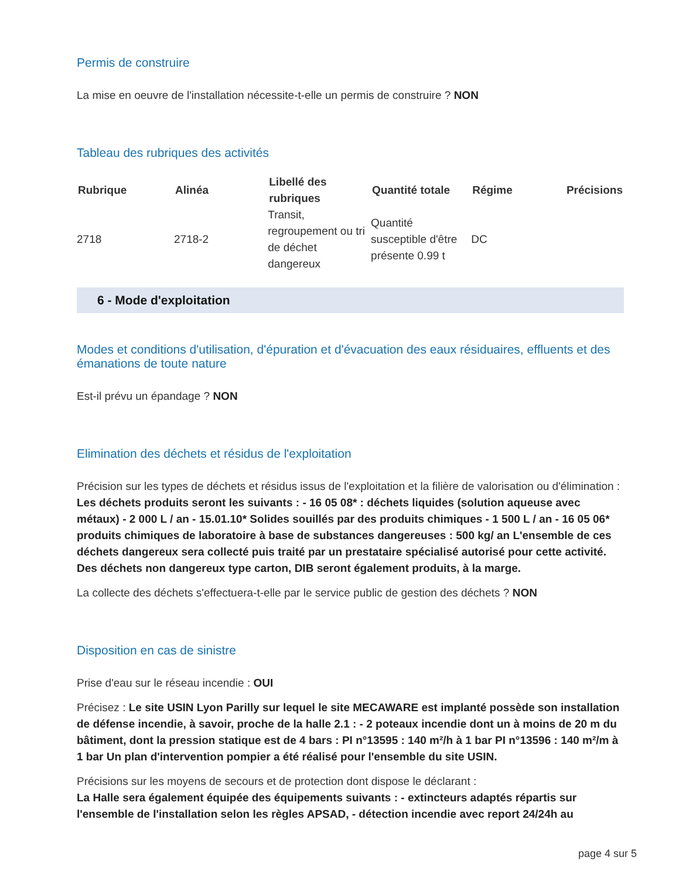Permis de construire
La mise en oeuvre de l'installation nécessite-t-elle un permis de construire ? NON
Tableau des rubriques des activités
| Rubrique | Alinéa | Libellé des rubriques | Quantité totale | Régime | Précisions |
| --- | --- | --- | --- | --- | --- |
| 2718 | 2718-2 | Transit, regroupement ou tri de déchet dangereux | Quantité susceptible d'être présente 0.99 t | DC | |
6 - Mode d'exploitation
Modes et conditions d'utilisation, d'épuration et d'évacuation des eaux résiduaires, effluents et des émanations de toute nature
Est-il prévu un épandage ? NON
Elimination des déchets et résidus de l'exploitation
Précision sur les types de déchets et résidus issus de l'exploitation et la filière de valorisation ou d'élimination :
Les déchets produits seront les suivants : - 16 05 08* : déchets liquides (solution aqueuse avec métaux) - 2 000 L / an - 15.01.10* Solides souillés par des produits chimiques - 1 500 L / an - 16 05 06* produits chimiques de laboratoire à base de substances dangereuses : 500 kg/ an L'ensemble de ces déchets dangereux sera collecté puis traité par un prestataire spécialisé autorisé pour cette activité. Des déchets non dangereux type carton, DIB seront également produits, à la marge.
La collecte des déchets s'effectuera-t-elle par le service public de gestion des déchets ? NON
Disposition en cas de sinistre
Prise d'eau sur le réseau incendie : OUI
Précisez : Le site USIN Lyon Parilly sur lequel le site MECAWARE est implanté possède son installation de défense incendie, à savoir, proche de la halle 2.1 : - 2 poteaux incendie dont un à moins de 20 m du bâtiment, dont la pression statique est de 4 bars : PI n°13595 : 140 m²/h à 1 bar PI n°13596 : 140 m²/m à 1 bar Un plan d'intervention pompier a été réalisé pour l'ensemble du site USIN.
Précisions sur les moyens de secours et de protection dont dispose le déclarant :
La Halle sera également équipée des équipements suivants : - extincteurs adaptés répartis sur l'ensemble de l'installation selon les règles APSAD, - détection incendie avec report 24/24h au
page 4 sur 5